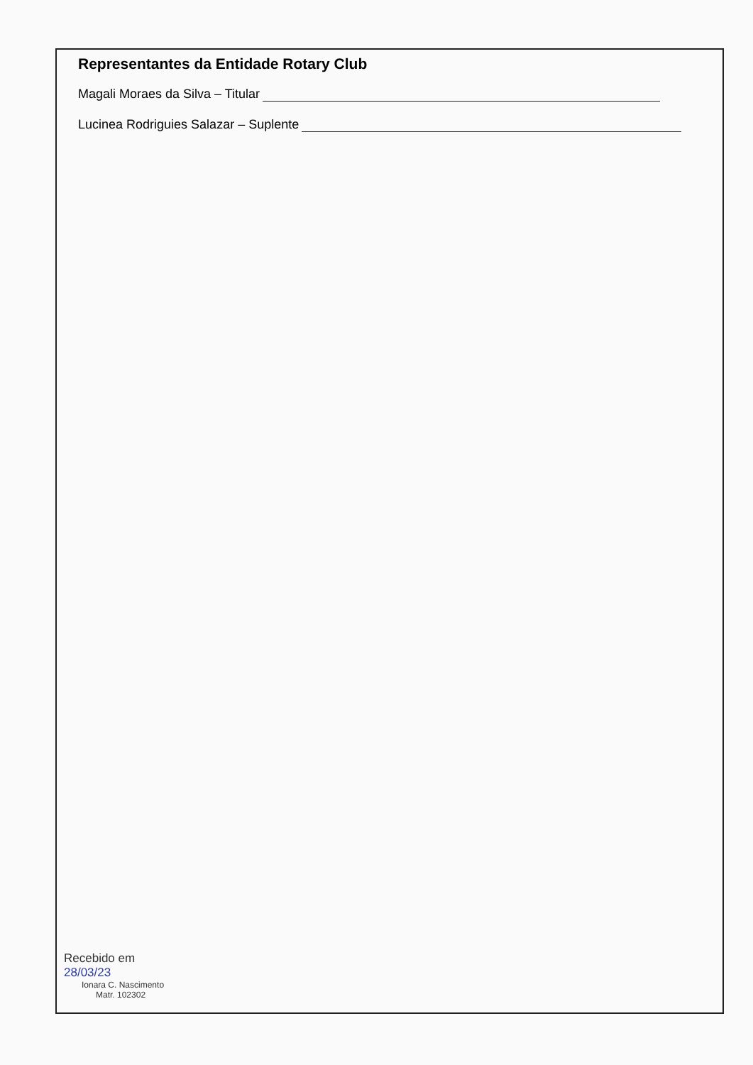Representantes da Entidade Rotary Club
Magali Moraes da Silva – Titular
Lucinea Rodriguies Salazar – Suplente
Recebido em
28/03/23
Ionara C. Nascimento
Matr. 102302